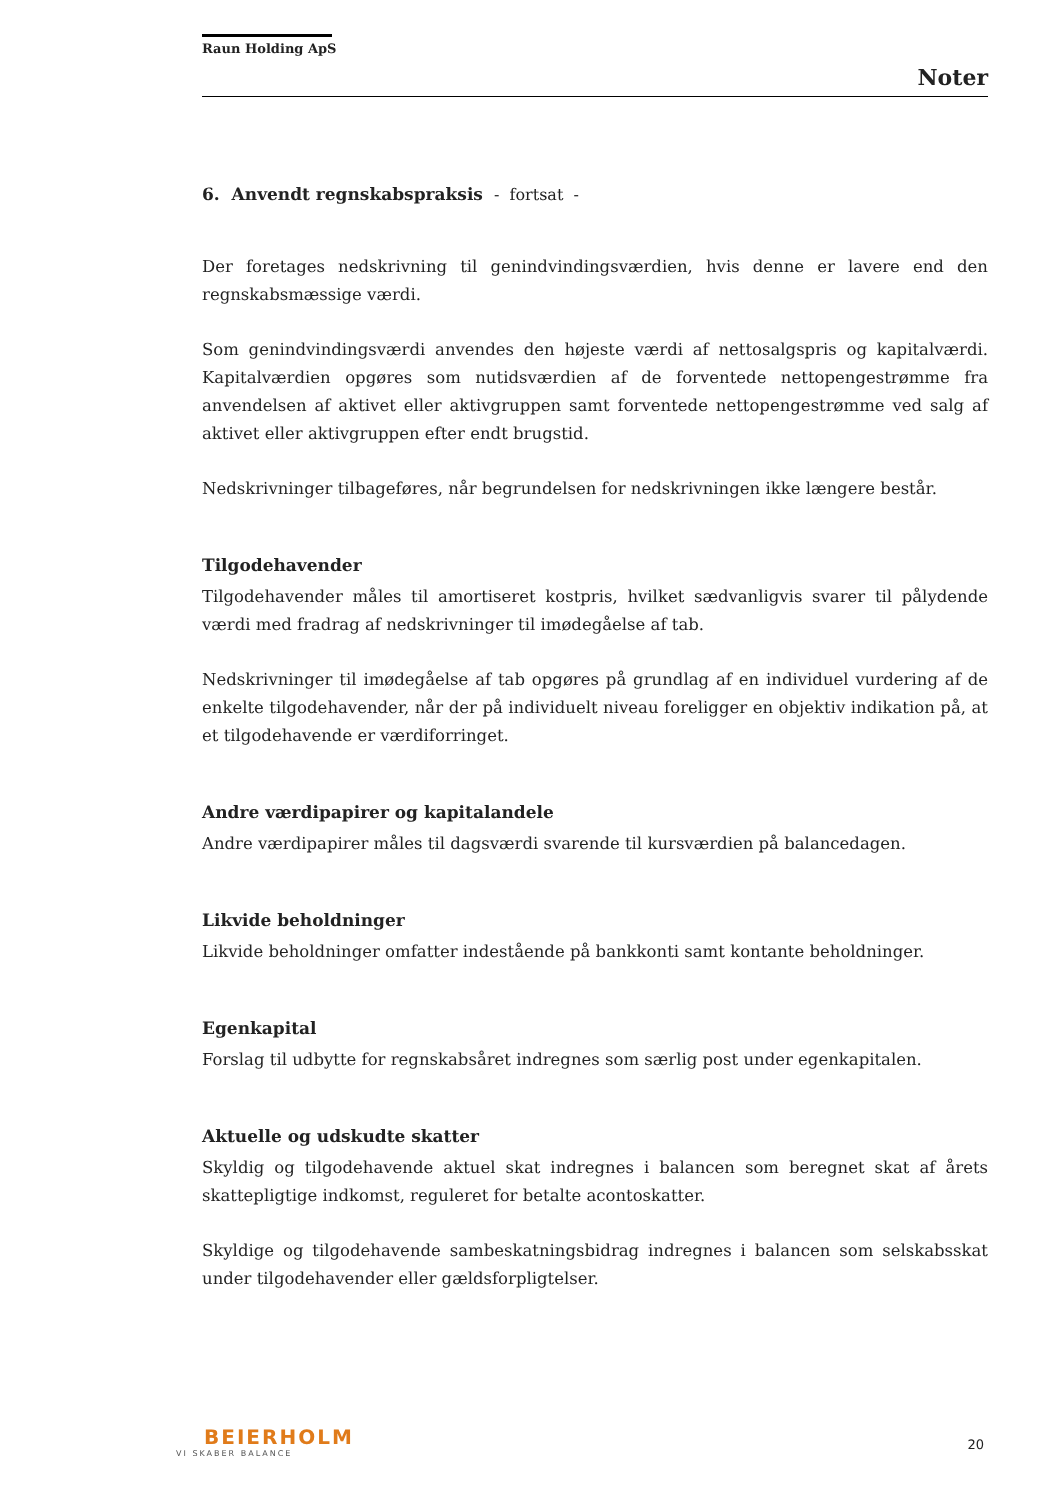Raun Holding ApS
Noter
6. Anvendt regnskabspraksis - fortsat -
Der foretages nedskrivning til genindvindingsværdien, hvis denne er lavere end den regnskabsmæssige værdi.
Som genindvindingsværdi anvendes den højeste værdi af nettosalgspris og kapitalværdi. Kapitalværdien opgøres som nutidsværdien af de forventede nettopengestrømme fra anvendelsen af aktivet eller aktivgruppen samt forventede nettopengestrømme ved salg af aktivet eller aktivgruppen efter endt brugstid.
Nedskrivninger tilbageføres, når begrundelsen for nedskrivningen ikke længere består.
Tilgodehavender
Tilgodehavender måles til amortiseret kostpris, hvilket sædvanligvis svarer til pålydende værdi med fradrag af nedskrivninger til imødegåelse af tab.
Nedskrivninger til imødegåelse af tab opgøres på grundlag af en individuel vurdering af de enkelte tilgodehavender, når der på individuelt niveau foreligger en objektiv indikation på, at et tilgodehavende er værdiforringet.
Andre værdipapirer og kapitalandele
Andre værdipapirer måles til dagsværdi svarende til kursværdien på balancedagen.
Likvide beholdninger
Likvide beholdninger omfatter indestående på bankkonti samt kontante beholdninger.
Egenkapital
Forslag til udbytte for regnskabsåret indregnes som særlig post under egenkapitalen.
Aktuelle og udskudte skatter
Skyldig og tilgodehavende aktuel skat indregnes i balancen som beregnet skat af årets skattepligtige indkomst, reguleret for betalte acontoskatter.
Skyldige og tilgodehavende sambeskatningsbidrag indregnes i balancen som selskabsskat under tilgodehavender eller gældsforpligtelser.
BEIERHOLM
VI SKABER BALANCE
20